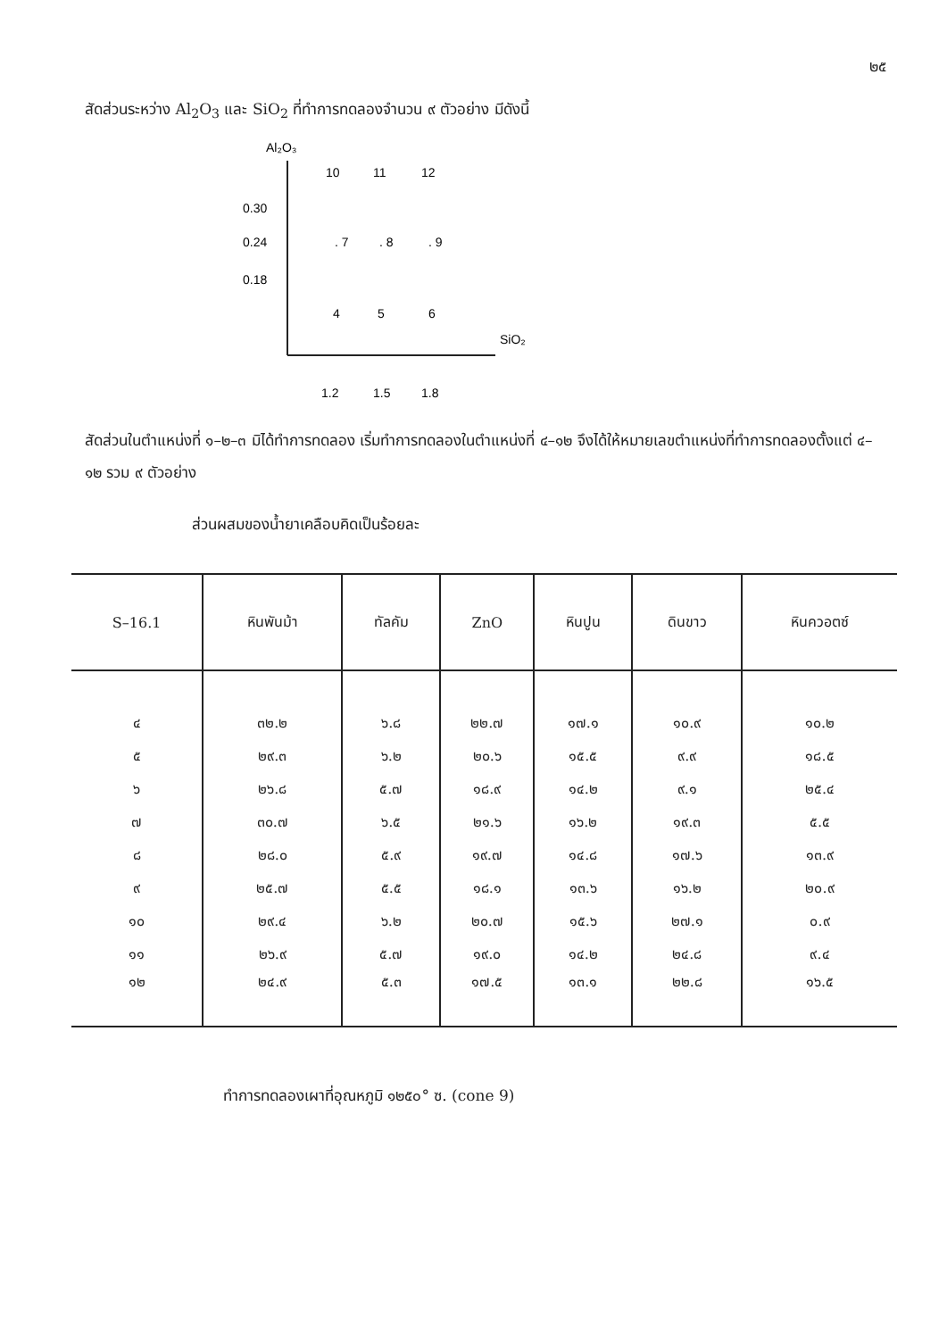๒๕
สัดส่วนระหว่าง Al<sub>2</sub>O<sub>3</sub> และ SiO<sub>2</sub> ที่ทำการทดลองจำนวน ๙ ตัวอย่าง มีดังนี้
Al₂O₃
10
11
12
0.30
0.24
0.18
. 7
. 8
. 9
4
5
6
SiO₂
1.2
1.5
1.8
สัดส่วนในตำแหน่งที่ ๑–๒–๓ มิได้ทำการทดลอง เริ่มทำการทดลองในตำแหน่งที่ ๔–๑๒ จึงได้ให้หมายเลขตำแหน่งที่ทำการทดลองตั้งแต่ ๔–๑๒ รวม ๙ ตัวอย่าง
ส่วนผสมของน้ำยาเคลือบคิดเป็นร้อยละ
| S–16.1 | หินพันม้า | ทัลคัม | ZnO | หินปูน | ดินขาว | หินควอตซ์ |
| --- | --- | --- | --- | --- | --- | --- |
| ๔ | ๓๒.๒ | ๖.๘ | ๒๒.๗ | ๑๗.๑ | ๑๐.๙ | ๑๐.๒ |
| ๕ | ๒๙.๓ | ๖.๒ | ๒๐.๖ | ๑๕.๕ | ๙.๙ | ๑๘.๕ |
| ๖ | ๒๖.๘ | ๕.๗ | ๑๘.๙ | ๑๔.๒ | ๙.๑ | ๒๕.๔ |
| ๗ | ๓๐.๗ | ๖.๕ | ๒๑.๖ | ๑๖.๒ | ๑๙.๓ | ๕.๕ |
| ๘ | ๒๘.๐ | ๕.๙ | ๑๙.๗ | ๑๔.๘ | ๑๗.๖ | ๑๓.๙ |
| ๙ | ๒๕.๗ | ๕.๕ | ๑๘.๑ | ๑๓.๖ | ๑๖.๒ | ๒๐.๙ |
| ๑๐ | ๒๙.๔ | ๖.๒ | ๒๐.๗ | ๑๕.๖ | ๒๗.๑ | ๐.๙ |
| ๑๑ | ๒๖.๙ | ๕.๗ | ๑๙.๐ | ๑๔.๒ | ๒๔.๘ | ๙.๔ |
| ๑๒ | ๒๔.๙ | ๕.๓ | ๑๗.๕ | ๑๓.๑ | ๒๒.๘ | ๑๖.๕ |
ทำการทดลองเผาที่อุณหภูมิ ๑๒๕๐° ซ. (cone 9)